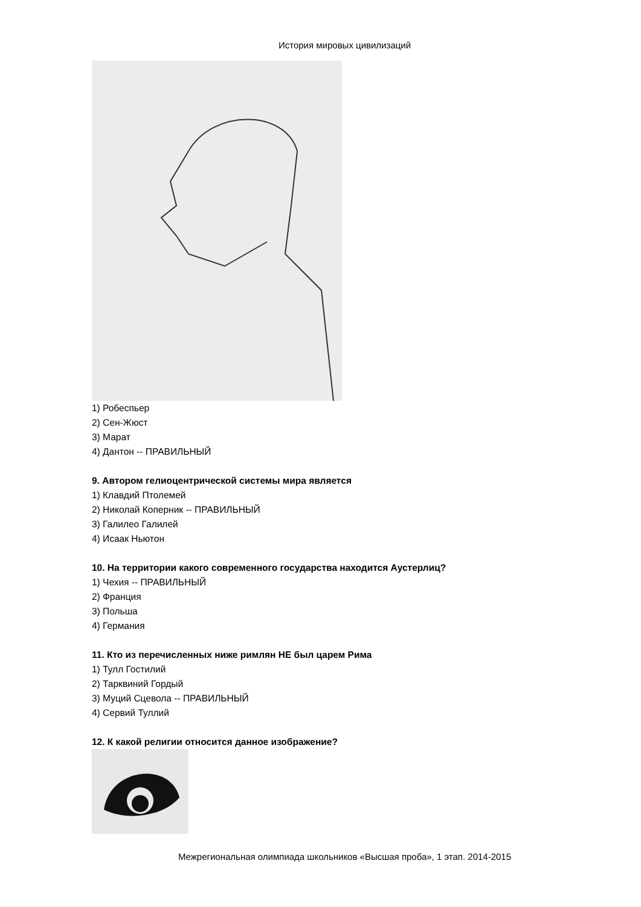История мировых цивилизаций
1) Робеспьер
2) Сен-Жюст
3) Марат
4) Дантон -- ПРАВИЛЬНЫЙ
9. Автором гелиоцентрической системы мира является
1) Клавдий Птолемей
2) Николай Коперник -- ПРАВИЛЬНЫЙ
3) Галилео Галилей
4) Исаак Ньютон
10. На территории какого современного государства находится Аустерлиц?
1) Чехия -- ПРАВИЛЬНЫЙ
2) Франция
3) Польша
4) Германия
11. Кто из перечисленных ниже римлян НЕ был царем Рима
1) Тулл Гостилий
2) Тарквиний Гордый
3) Муций Сцевола -- ПРАВИЛЬНЫЙ
4) Сервий Туллий
12. К какой религии относится данное изображение?
Межрегиональная олимпиада школьников «Высшая проба», 1 этап. 2014-2015